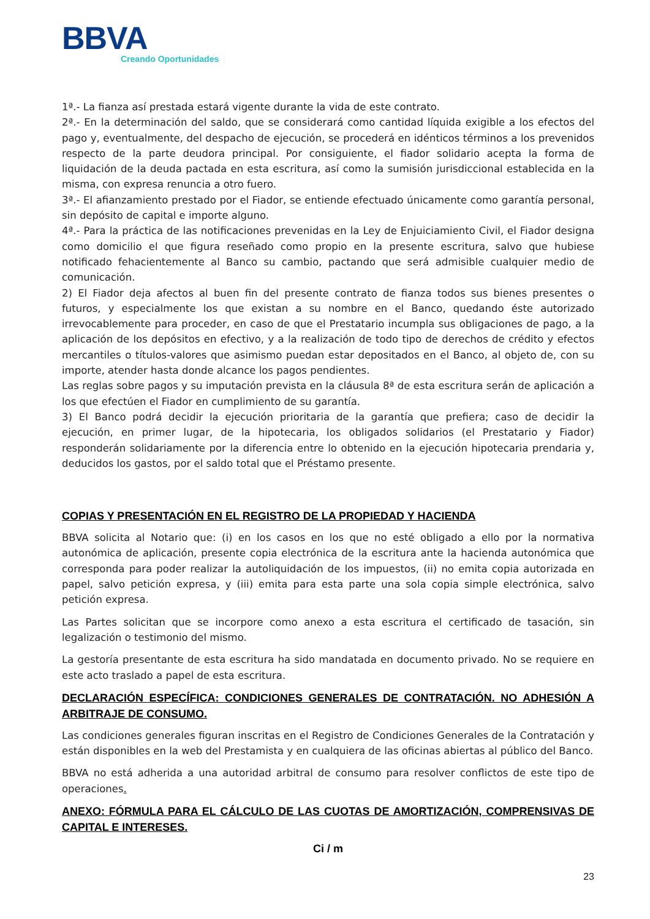BBVA
Creando Oportunidades
1ª.- La fianza así prestada estará vigente durante la vida de este contrato.
2ª.- En la determinación del saldo, que se considerará como cantidad líquida exigible a los efectos del pago y, eventualmente, del despacho de ejecución, se procederá en idénticos términos a los prevenidos respecto de la parte deudora principal. Por consiguiente, el fiador solidario acepta la forma de liquidación de la deuda pactada en esta escritura, así como la sumisión jurisdiccional establecida en la misma, con expresa renuncia a otro fuero.
3ª.- El afianzamiento prestado por el Fiador, se entiende efectuado únicamente como garantía personal, sin depósito de capital e importe alguno.
4ª.- Para la práctica de las notificaciones prevenidas en la Ley de Enjuiciamiento Civil, el Fiador designa como domicilio el que figura reseñado como propio en la presente escritura, salvo que hubiese notificado fehacientemente al Banco su cambio, pactando que será admisible cualquier medio de comunicación.
2) El Fiador deja afectos al buen fin del presente contrato de fianza todos sus bienes presentes o futuros, y especialmente los que existan a su nombre en el Banco, quedando éste autorizado irrevocablemente para proceder, en caso de que el Prestatario incumpla sus obligaciones de pago, a la aplicación de los depósitos en efectivo, y a la realización de todo tipo de derechos de crédito y efectos mercantiles o títulos-valores que asimismo puedan estar depositados en el Banco, al objeto de, con su importe, atender hasta donde alcance los pagos pendientes.
Las reglas sobre pagos y su imputación prevista en la cláusula 8ª de esta escritura serán de aplicación a los que efectúen el Fiador en cumplimiento de su garantía.
3) El Banco podrá decidir la ejecución prioritaria de la garantía que prefiera; caso de decidir la ejecución, en primer lugar, de la hipotecaria, los obligados solidarios (el Prestatario y Fiador) responderán solidariamente por la diferencia entre lo obtenido en la ejecución hipotecaria prendaria y, deducidos los gastos, por el saldo total que el Préstamo presente.
COPIAS Y PRESENTACIÓN EN EL REGISTRO DE LA PROPIEDAD Y HACIENDA
BBVA solicita al Notario que: (i) en los casos en los que no esté obligado a ello por la normativa autonómica de aplicación, presente copia electrónica de la escritura ante la hacienda autonómica que corresponda para poder realizar la autoliquidación de los impuestos, (ii) no emita copia autorizada en papel, salvo petición expresa, y (iii) emita para esta parte una sola copia simple electrónica, salvo petición expresa.
Las Partes solicitan que se incorpore como anexo a esta escritura el certificado de tasación, sin legalización o testimonio del mismo.
La gestoría presentante de esta escritura ha sido mandatada en documento privado. No se requiere en este acto traslado a papel de esta escritura.
DECLARACIÓN ESPECÍFICA: CONDICIONES GENERALES DE CONTRATACIÓN. NO ADHESIÓN A ARBITRAJE DE CONSUMO.
Las condiciones generales figuran inscritas en el Registro de Condiciones Generales de la Contratación y están disponibles en la web del Prestamista y en cualquiera de las oficinas abiertas al público del Banco.
BBVA no está adherida a una autoridad arbitral de consumo para resolver conflictos de este tipo de operaciones.
ANEXO: FÓRMULA PARA EL CÁLCULO DE LAS CUOTAS DE AMORTIZACIÓN, COMPRENSIVAS DE CAPITAL E INTERESES.
Ci / m
23